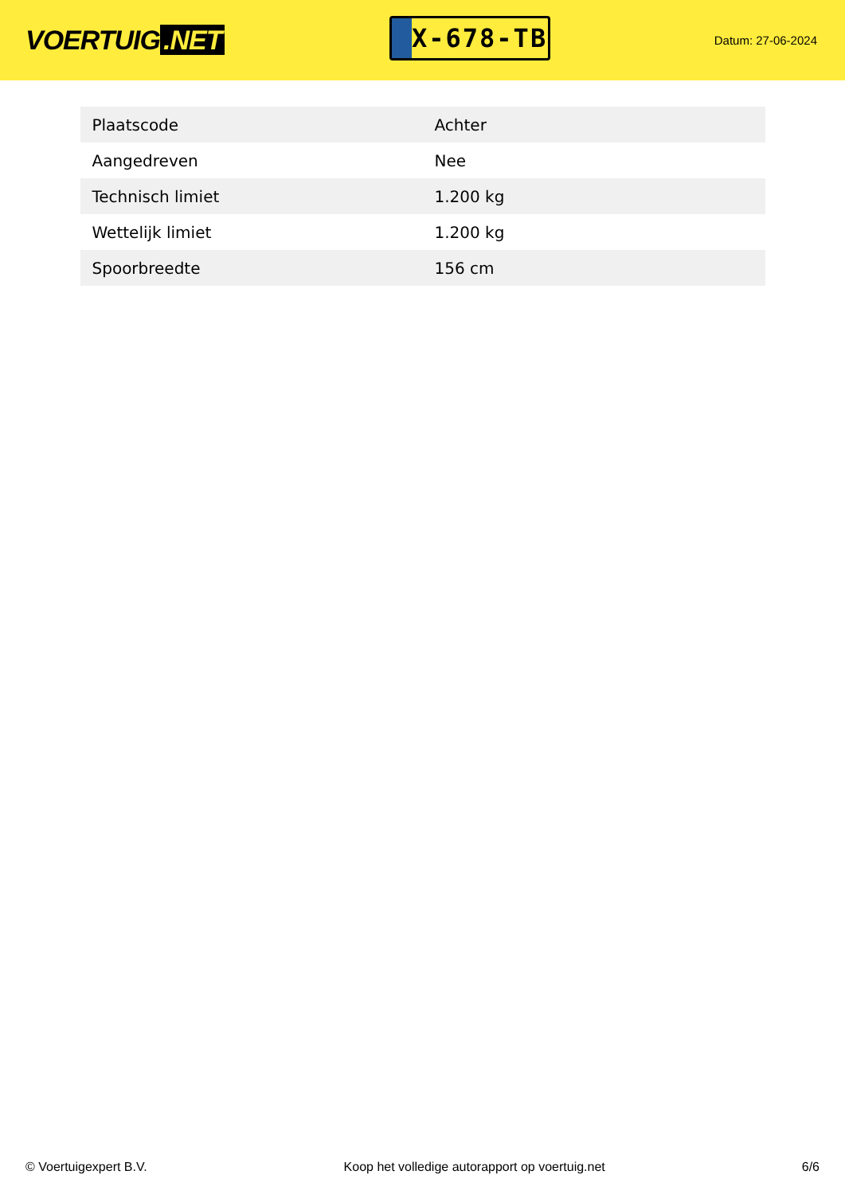VOERTUIG.NET
X-678-TB
Datum: 27-06-2024
| Plaatscode | Achter |
| Aangedreven | Nee |
| Technisch limiet | 1.200 kg |
| Wettelijk limiet | 1.200 kg |
| Spoorbreedte | 156 cm |
© Voertuigexpert B.V. Koop het volledige autorapport op voertuig.net 6/6